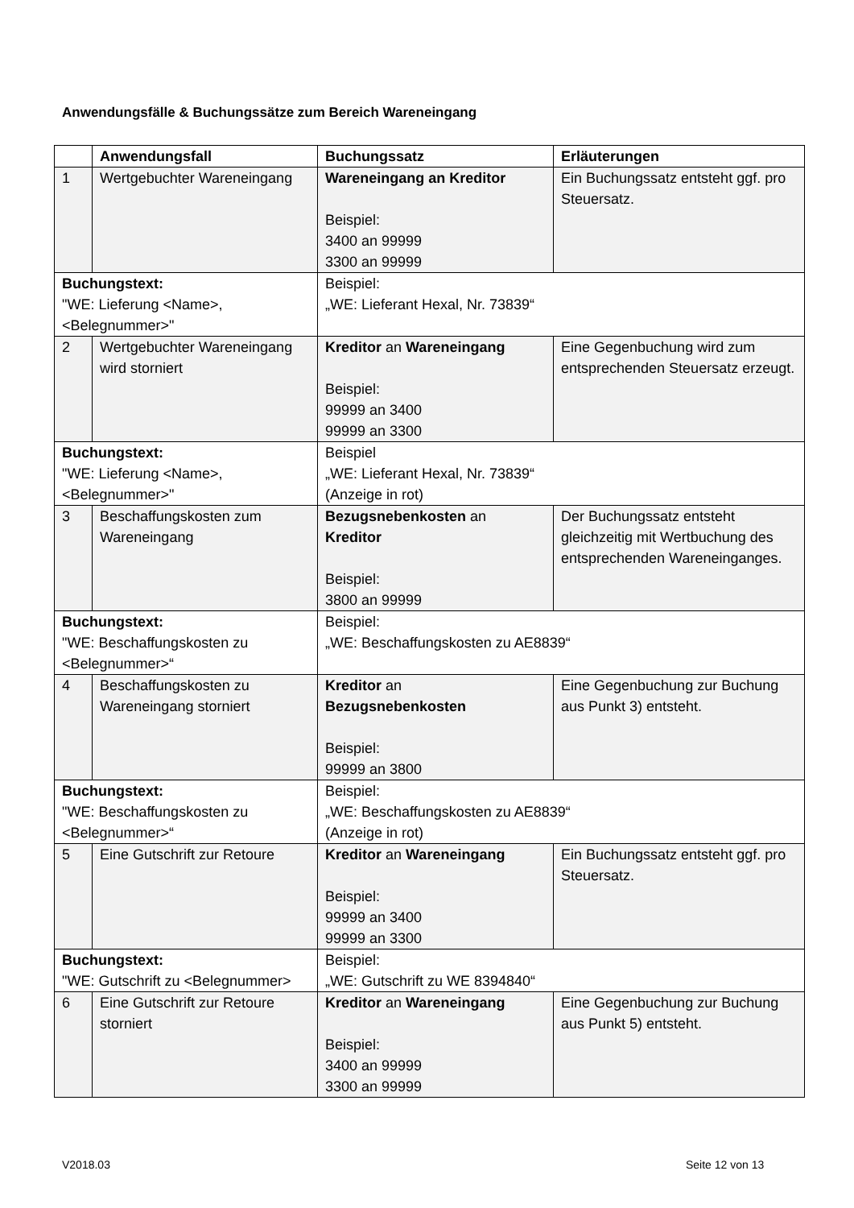Anwendungsfälle & Buchungssätze zum Bereich Wareneingang
| | Anwendungsfall | Buchungssatz | Erläuterungen |
| --- | --- | --- | --- |
| 1 | Wertgebuchter Wareneingang | Wareneingang an Kreditor Beispiel: 3400 an 99999 3300 an 99999 | Ein Buchungssatz entsteht ggf. pro Steuersatz. |
| Buchungstext: "WE: Lieferung <Name>, <Belegnummer>" | | Beispiel: „WE: Lieferant Hexal, Nr. 73839“ | |
| 2 | Wertgebuchter Wareneingang wird storniert | Kreditor an Wareneingang Beispiel: 99999 an 3400 99999 an 3300 | Eine Gegenbuchung wird zum entsprechenden Steuersatz erzeugt. |
| Buchungstext: "WE: Lieferung <Name>, <Belegnummer>" | | Beispiel „WE: Lieferant Hexal, Nr. 73839“ (Anzeige in rot) | |
| 3 | Beschaffungskosten zum Wareneingang | Bezugsnebenkosten an Kreditor Beispiel: 3800 an 99999 | Der Buchungssatz entsteht gleichzeitig mit Wertbuchung des entsprechenden Wareneinganges. |
| Buchungstext: "WE: Beschaffungskosten zu <Belegnummer>“ | | Beispiel: „WE: Beschaffungskosten zu AE8839“ | |
| 4 | Beschaffungskosten zu Wareneingang storniert | Kreditor an Bezugsnebenkosten Beispiel: 99999 an 3800 | Eine Gegenbuchung zur Buchung aus Punkt 3) entsteht. |
| Buchungstext: "WE: Beschaffungskosten zu <Belegnummer>“ | | Beispiel: „WE: Beschaffungskosten zu AE8839“ (Anzeige in rot) | |
| 5 | Eine Gutschrift zur Retoure | Kreditor an Wareneingang Beispiel: 99999 an 3400 99999 an 3300 | Ein Buchungssatz entsteht ggf. pro Steuersatz. |
| Buchungstext: "WE: Gutschrift zu <Belegnummer> | | Beispiel: „WE: Gutschrift zu WE 8394840“ | |
| 6 | Eine Gutschrift zur Retoure storniert | Kreditor an Wareneingang Beispiel: 3400 an 99999 3300 an 99999 | Eine Gegenbuchung zur Buchung aus Punkt 5) entsteht. |
V2018.03 Seite 12 von 13